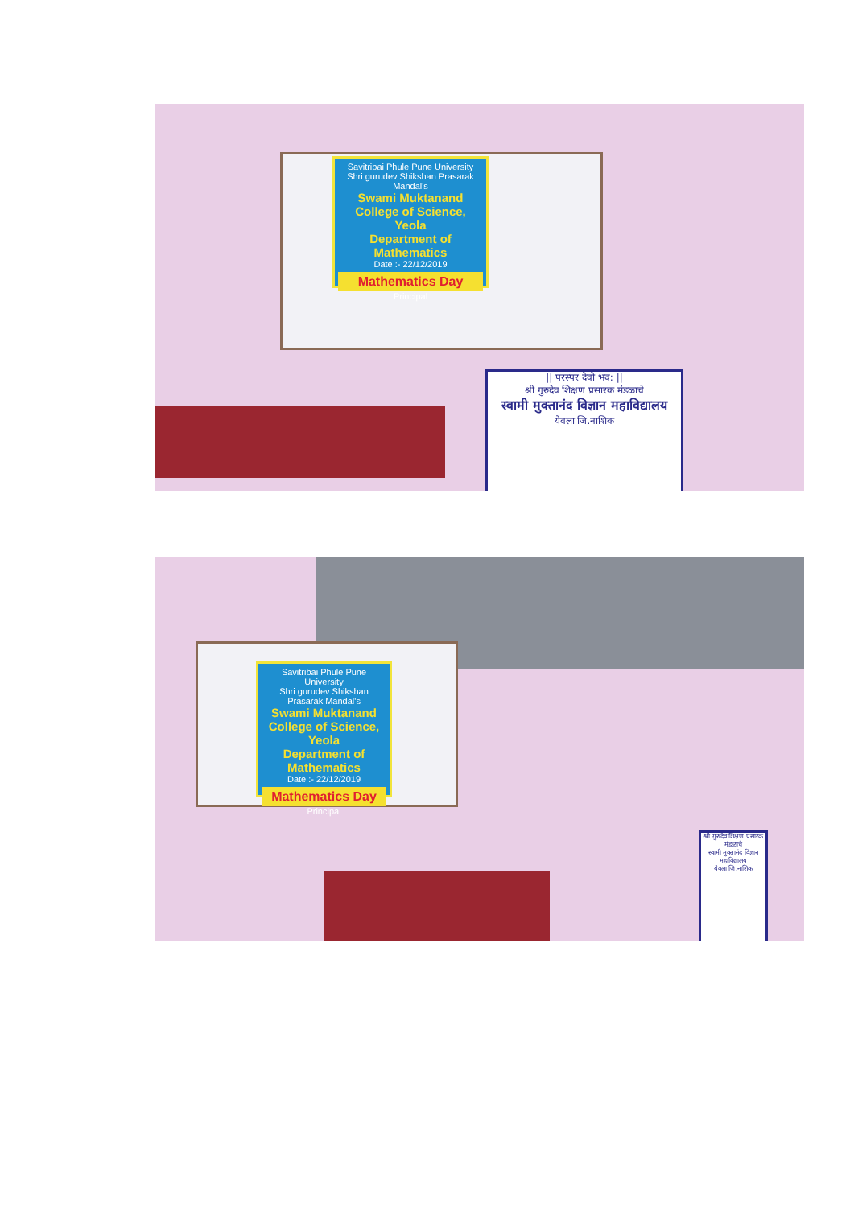Savitribai Phule Pune University
Shri gurudev Shikshan Prasarak Mandal's
Swami Muktanand College of Science, Yeola
Department of Mathematics
Date :- 22/12/2019
Mathematics Day
Principal
|| परस्पर देवो भव: ||
श्री गुरुदेव शिक्षण प्रसारक मंडळाचे
स्वामी मुक्तानंद विज्ञान महाविद्यालय
येवला जि.नाशिक
Savitribai Phule Pune University
Shri gurudev Shikshan Prasarak Mandal's
Swami Muktanand College of Science, Yeola
Department of Mathematics
Date :- 22/12/2019
Mathematics Day
Principal
श्री गुरुदेव शिक्षण प्रसारक मंडळाचे
स्वामी मुक्तानंद विज्ञान महाविद्यालय
येवला जि.नाशिक